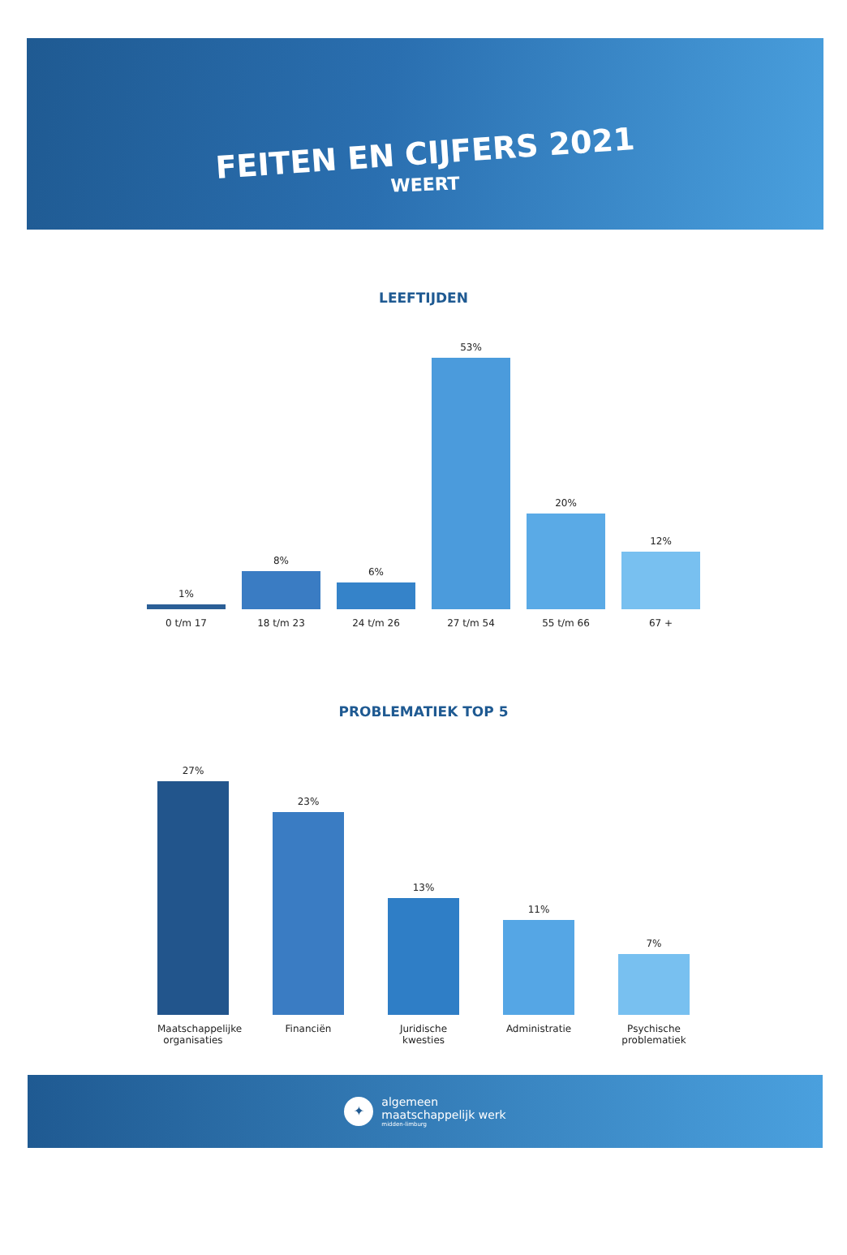FEITEN EN CIJFERS 2021
WEERT
LEEFTIJDEN
1%
0 t/m 17
8%
18 t/m 23
6%
24 t/m 26
53%
27 t/m 54
20%
55 t/m 66
12%
67 +
PROBLEMATIEK TOP 5
27%
Maatschappelijke organisaties
23%
Financiën
13%
Juridische kwesties
11%
Administratie
7%
Psychische problematiek
✦
algemeen
maatschappelijk werk
midden-limburg